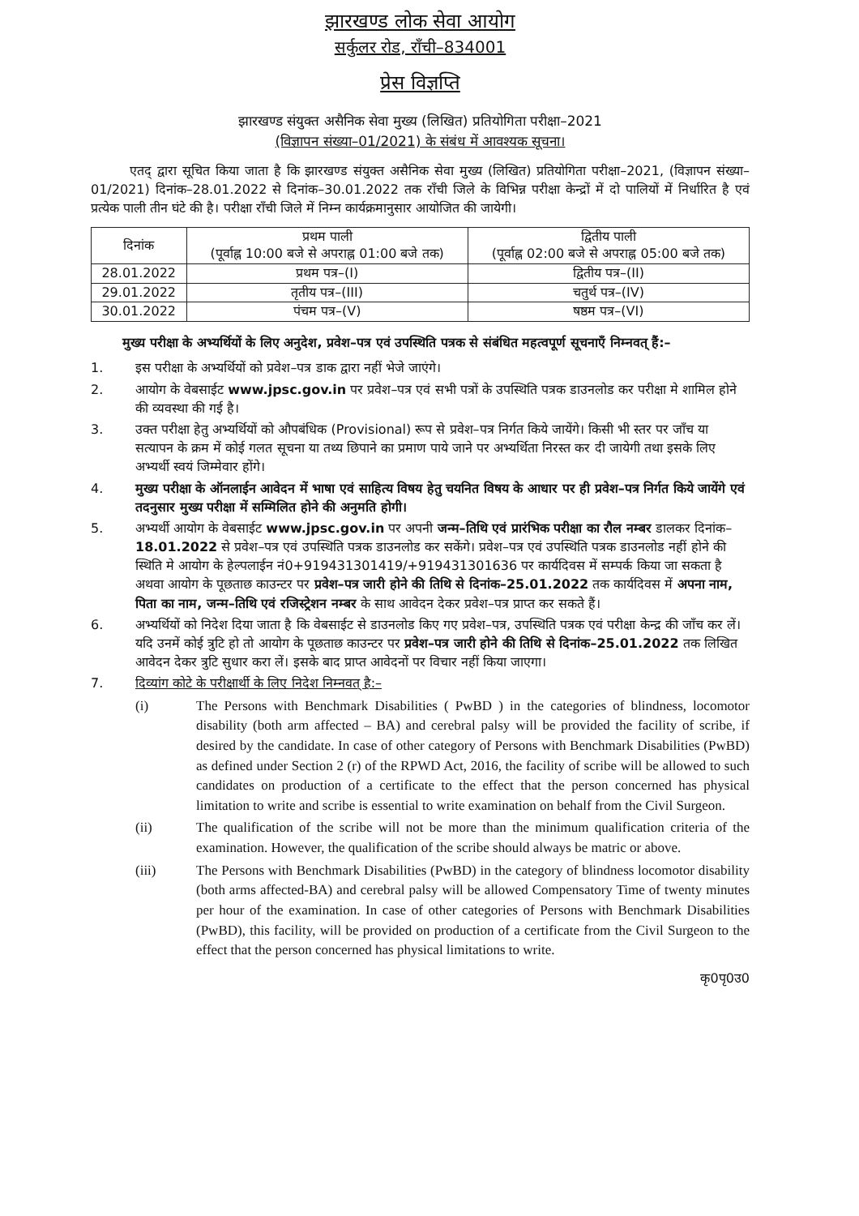झारखण्ड लोक सेवा आयोग
सर्कुलर रोड, राँची–834001
प्रेस विज्ञप्ति
झारखण्ड संयुक्त असैनिक सेवा मुख्य (लिखित) प्रतियोगिता परीक्षा–2021
(विज्ञापन संख्या–01/2021) के संबंध में आवश्यक सूचना।
एतद् द्वारा सूचित किया जाता है कि झारखण्ड संयुक्त असैनिक सेवा मुख्य (लिखित) प्रतियोगिता परीक्षा–2021, (विज्ञापन संख्या–01/2021) दिनांक–28.01.2022 से दिनांक–30.01.2022 तक राँची जिले के विभिन्न परीक्षा केन्द्रों में दो पालियों में निर्धारित है एवं प्रत्येक पाली तीन घंटे की है। परीक्षा राँची जिले में निम्न कार्यक्रमानुसार आयोजित की जायेगी।
| दिनांक | प्रथम पाली (पूर्वाह्न 10:00 बजे से अपराह्न 01:00 बजे तक) | द्वितीय पाली (पूर्वाह्न 02:00 बजे से अपराह्न 05:00 बजे तक) |
| --- | --- | --- |
| 28.01.2022 | प्रथम पत्र–(I) | द्वितीय पत्र–(II) |
| 29.01.2022 | तृतीय पत्र–(III) | चतुर्थ पत्र–(IV) |
| 30.01.2022 | पंचम पत्र–(V) | षष्ठम पत्र–(VI) |
मुख्य परीक्षा के अभ्यर्थियों के लिए अनुदेश, प्रवेश–पत्र एवं उपस्थिति पत्रक से संबंधित महत्वपूर्ण सूचनाएँ निम्नवत् हैं:–
1. इस परीक्षा के अभ्यर्थियों को प्रवेश–पत्र डाक द्वारा नहीं भेजे जाएंगे।
2. आयोग के वेबसाईट www.jpsc.gov.in पर प्रवेश–पत्र एवं सभी पत्रों के उपस्थिति पत्रक डाउनलोड कर परीक्षा मे शामिल होने की व्यवस्था की गई है।
3. उक्त परीक्षा हेतु अभ्यर्थियों को औपबंधिक (Provisional) रूप से प्रवेश–पत्र निर्गत किये जायेंगे। किसी भी स्तर पर जाँच या सत्यापन के क्रम में कोई गलत सूचना या तथ्य छिपाने का प्रमाण पाये जाने पर अभ्यर्थिता निरस्त कर दी जायेगी तथा इसके लिए अभ्यर्थी स्वयं जिम्मेवार होंगे।
4. मुख्य परीक्षा के ऑनलाईन आवेदन में भाषा एवं साहित्य विषय हेतु चयनित विषय के आधार पर ही प्रवेश–पत्र निर्गत किये जायेंगे एवं तदनुसार मुख्य परीक्षा में सम्मिलित होने की अनुमति होगी।
5. अभ्यर्थी आयोग के वेबसाईट www.jpsc.gov.in पर अपनी जन्म–तिथि एवं प्रारंभिक परीक्षा का रौल नम्बर डालकर दिनांक–18.01.2022 से प्रवेश–पत्र एवं उपस्थिति पत्रक डाउनलोड कर सकेंगे। प्रवेश–पत्र एवं उपस्थिति पत्रक डाउनलोड नहीं होने की स्थिति मे आयोग के हेल्पलाईन नं0+919431301419/+919431301636 पर कार्यदिवस में सम्पर्क किया जा सकता है अथवा आयोग के पूछताछ काउन्टर पर प्रवेश–पत्र जारी होने की तिथि से दिनांक–25.01.2022 तक कार्यदिवस में अपना नाम, पिता का नाम, जन्म–तिथि एवं रजिस्ट्रेशन नम्बर के साथ आवेदन देकर प्रवेश–पत्र प्राप्त कर सकते हैं।
6. अभ्यर्थियों को निदेश दिया जाता है कि वेबसाईट से डाउनलोड किए गए प्रवेश–पत्र, उपस्थिति पत्रक एवं परीक्षा केन्द्र की जाँच कर लें। यदि उनमें कोई त्रुटि हो तो आयोग के पूछताछ काउन्टर पर प्रवेश–पत्र जारी होने की तिथि से दिनांक–25.01.2022 तक लिखित आवेदन देकर त्रुटि सुधार करा लें। इसके बाद प्राप्त आवेदनों पर विचार नहीं किया जाएगा।
7. दिव्यांग कोटे के परीक्षार्थी के लिए निदेश निम्नवत् है:–
(i) The Persons with Benchmark Disabilities ( PwBD ) in the categories of blindness, locomotor disability (both arm affected – BA) and cerebral palsy will be provided the facility of scribe, if desired by the candidate. In case of other category of Persons with Benchmark Disabilities (PwBD) as defined under Section 2 (r) of the RPWD Act, 2016, the facility of scribe will be allowed to such candidates on production of a certificate to the effect that the person concerned has physical limitation to write and scribe is essential to write examination on behalf from the Civil Surgeon.
(ii) The qualification of the scribe will not be more than the minimum qualification criteria of the examination. However, the qualification of the scribe should always be matric or above.
(iii) The Persons with Benchmark Disabilities (PwBD) in the category of blindness locomotor disability (both arms affected-BA) and cerebral palsy will be allowed Compensatory Time of twenty minutes per hour of the examination. In case of other categories of Persons with Benchmark Disabilities (PwBD), this facility, will be provided on production of a certificate from the Civil Surgeon to the effect that the person concerned has physical limitations to write.
कृ0पृ0उ0